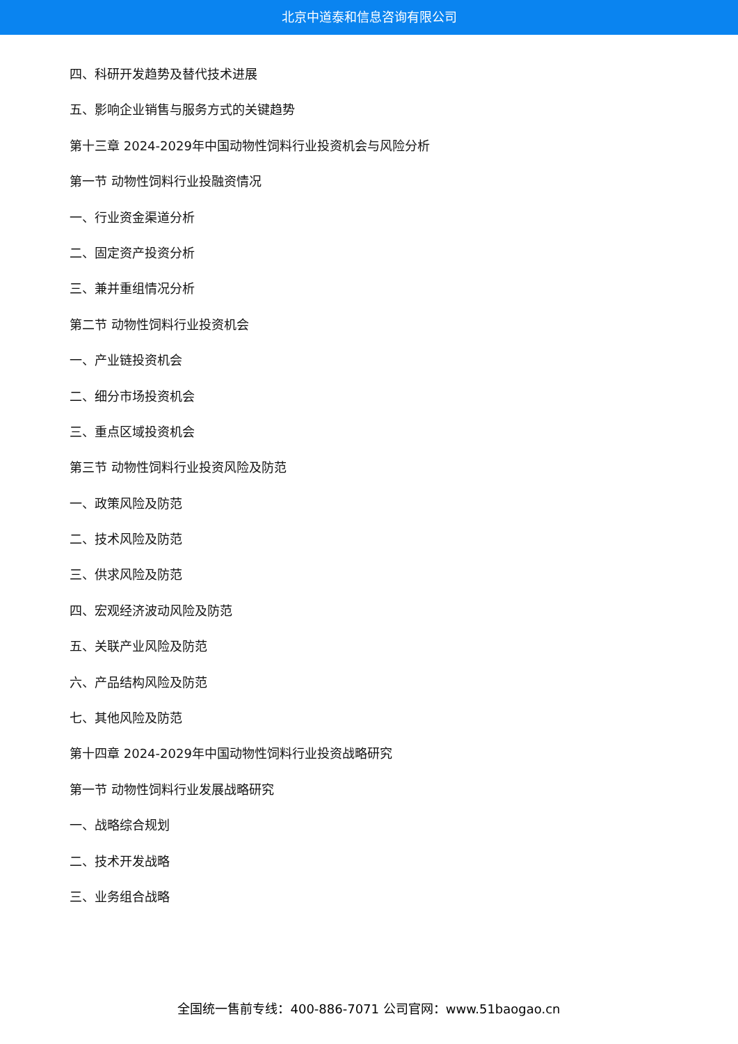北京中道泰和信息咨询有限公司
四、科研开发趋势及替代技术进展
五、影响企业销售与服务方式的关键趋势
第十三章 2024-2029年中国动物性饲料行业投资机会与风险分析
第一节 动物性饲料行业投融资情况
一、行业资金渠道分析
二、固定资产投资分析
三、兼并重组情况分析
第二节 动物性饲料行业投资机会
一、产业链投资机会
二、细分市场投资机会
三、重点区域投资机会
第三节 动物性饲料行业投资风险及防范
一、政策风险及防范
二、技术风险及防范
三、供求风险及防范
四、宏观经济波动风险及防范
五、关联产业风险及防范
六、产品结构风险及防范
七、其他风险及防范
第十四章 2024-2029年中国动物性饲料行业投资战略研究
第一节 动物性饲料行业发展战略研究
一、战略综合规划
二、技术开发战略
三、业务组合战略
全国统一售前专线：400-886-7071 公司官网：www.51baogao.cn